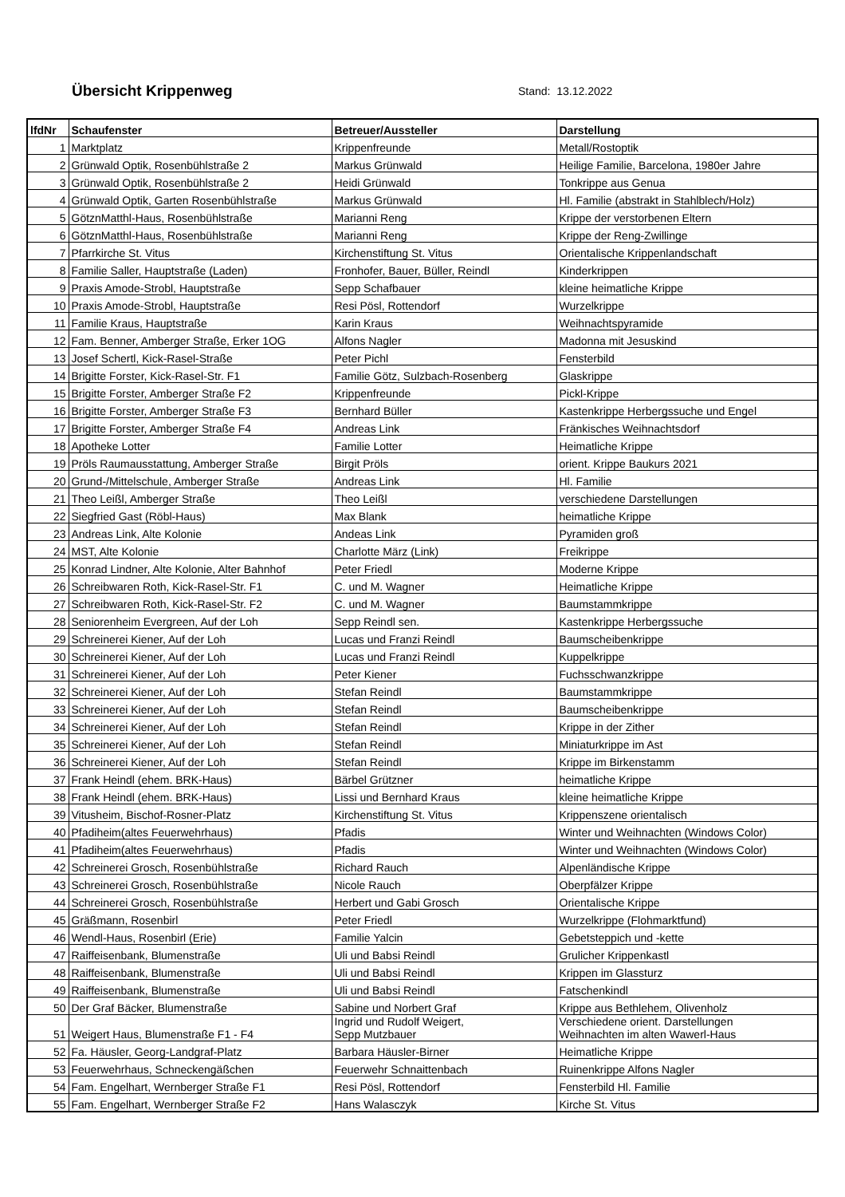Übersicht Krippenweg
Stand: 13.12.2022
| lfdNr | Schaufenster | Betreuer/Aussteller | Darstellung |
| --- | --- | --- | --- |
| 1 | Marktplatz | Krippenfreunde | Metall/Rostoptik |
| 2 | Grünwald Optik, Rosenbühlstraße 2 | Markus Grünwald | Heilige Familie, Barcelona, 1980er Jahre |
| 3 | Grünwald Optik, Rosenbühlstraße 2 | Heidi Grünwald | Tonkrippe aus Genua |
| 4 | Grünwald Optik, Garten Rosenbühlstraße | Markus Grünwald | Hl. Familie (abstrakt in Stahlblech/Holz) |
| 5 | GötznMatthl-Haus, Rosenbühlstraße | Marianni Reng | Krippe der verstorbenen Eltern |
| 6 | GötznMatthl-Haus, Rosenbühlstraße | Marianni Reng | Krippe der Reng-Zwillinge |
| 7 | Pfarrkirche St. Vitus | Kirchenstiftung St. Vitus | Orientalische Krippenlandschaft |
| 8 | Familie Saller, Hauptstraße (Laden) | Fronhofer, Bauer, Büller, Reindl | Kinderkrippen |
| 9 | Praxis Amode-Strobl, Hauptstraße | Sepp Schafbauer | kleine heimatliche Krippe |
| 10 | Praxis Amode-Strobl, Hauptstraße | Resi Pösl, Rottendorf | Wurzelkrippe |
| 11 | Familie Kraus, Hauptstraße | Karin Kraus | Weihnachtspyramide |
| 12 | Fam. Benner, Amberger Straße, Erker 1OG | Alfons Nagler | Madonna mit Jesuskind |
| 13 | Josef Schertl, Kick-Rasel-Straße | Peter Pichl | Fensterbild |
| 14 | Brigitte Forster, Kick-Rasel-Str. F1 | Familie Götz, Sulzbach-Rosenberg | Glaskrippe |
| 15 | Brigitte Forster, Amberger Straße F2 | Krippenfreunde | Pickl-Krippe |
| 16 | Brigitte Forster, Amberger Straße F3 | Bernhard Büller | Kastenkrippe Herbergssuche und Engel |
| 17 | Brigitte Forster, Amberger Straße F4 | Andreas Link | Fränkisches Weihnachtsdorf |
| 18 | Apotheke Lotter | Familie Lotter | Heimatliche Krippe |
| 19 | Pröls Raumausstattung, Amberger Straße | Birgit Pröls | orient. Krippe Baukurs 2021 |
| 20 | Grund-/Mittelschule, Amberger Straße | Andreas Link | Hl. Familie |
| 21 | Theo Leißl, Amberger Straße | Theo Leißl | verschiedene Darstellungen |
| 22 | Siegfried Gast (Röbl-Haus) | Max Blank | heimatliche Krippe |
| 23 | Andreas Link, Alte Kolonie | Andeas Link | Pyramiden groß |
| 24 | MST, Alte Kolonie | Charlotte März (Link) | Freikrippe |
| 25 | Konrad Lindner, Alte Kolonie, Alter Bahnhof | Peter Friedl | Moderne Krippe |
| 26 | Schreibwaren Roth, Kick-Rasel-Str. F1 | C. und M. Wagner | Heimatliche Krippe |
| 27 | Schreibwaren Roth, Kick-Rasel-Str. F2 | C. und M. Wagner | Baumstammkrippe |
| 28 | Seniorenheim Evergreen, Auf der Loh | Sepp Reindl sen. | Kastenkrippe Herbergssuche |
| 29 | Schreinerei Kiener, Auf der Loh | Lucas und Franzi Reindl | Baumscheibenkrippe |
| 30 | Schreinerei Kiener, Auf der Loh | Lucas und Franzi Reindl | Kuppelkrippe |
| 31 | Schreinerei Kiener, Auf der Loh | Peter Kiener | Fuchsschwanzkrippe |
| 32 | Schreinerei Kiener, Auf der Loh | Stefan Reindl | Baumstammkrippe |
| 33 | Schreinerei Kiener, Auf der Loh | Stefan Reindl | Baumscheibenkrippe |
| 34 | Schreinerei Kiener, Auf der Loh | Stefan Reindl | Krippe in der Zither |
| 35 | Schreinerei Kiener, Auf der Loh | Stefan Reindl | Miniaturkrippe im Ast |
| 36 | Schreinerei Kiener, Auf der Loh | Stefan Reindl | Krippe im Birkenstamm |
| 37 | Frank Heindl (ehem. BRK-Haus) | Bärbel Grützner | heimatliche Krippe |
| 38 | Frank Heindl (ehem. BRK-Haus) | Lissi und Bernhard Kraus | kleine heimatliche Krippe |
| 39 | Vitusheim, Bischof-Rosner-Platz | Kirchenstiftung St. Vitus | Krippenszene orientalisch |
| 40 | Pfadiheim(altes Feuerwehrhaus) | Pfadis | Winter und Weihnachten (Windows Color) |
| 41 | Pfadiheim(altes Feuerwehrhaus) | Pfadis | Winter und Weihnachten (Windows Color) |
| 42 | Schreinerei Grosch, Rosenbühlstraße | Richard Rauch | Alpenländische Krippe |
| 43 | Schreinerei Grosch, Rosenbühlstraße | Nicole Rauch | Oberpfälzer Krippe |
| 44 | Schreinerei Grosch, Rosenbühlstraße | Herbert und Gabi Grosch | Orientalische Krippe |
| 45 | Gräßmann, Rosenbirl | Peter Friedl | Wurzelkrippe (Flohmarktfund) |
| 46 | Wendl-Haus, Rosenbirl (Erie) | Familie Yalcin | Gebetsteppich und -kette |
| 47 | Raiffeisenbank, Blumenstraße | Uli und Babsi Reindl | Grulicher Krippenkastl |
| 48 | Raiffeisenbank, Blumenstraße | Uli und Babsi Reindl | Krippen im Glassturz |
| 49 | Raiffeisenbank, Blumenstraße | Uli und Babsi Reindl | Fatschenkindl |
| 50 | Der Graf Bäcker, Blumenstraße | Sabine und Norbert Graf | Krippe aus Bethlehem, Olivenholz |
| 51 | Weigert Haus, Blumenstraße F1 - F4 | Ingrid und Rudolf Weigert, Sepp Mutzbauer | Verschiedene orient. Darstellungen Weihnachten im alten Wawerl-Haus |
| 52 | Fa. Häusler, Georg-Landgraf-Platz | Barbara Häusler-Birner | Heimatliche Krippe |
| 53 | Feuerwehrhaus, Schneckengäßchen | Feuerwehr Schnaittenbach | Ruinenkrippe Alfons Nagler |
| 54 | Fam. Engelhart, Wernberger Straße F1 | Resi Pösl, Rottendorf | Fensterbild Hl. Familie |
| 55 | Fam. Engelhart, Wernberger Straße F2 | Hans Walasczyk | Kirche St. Vitus |